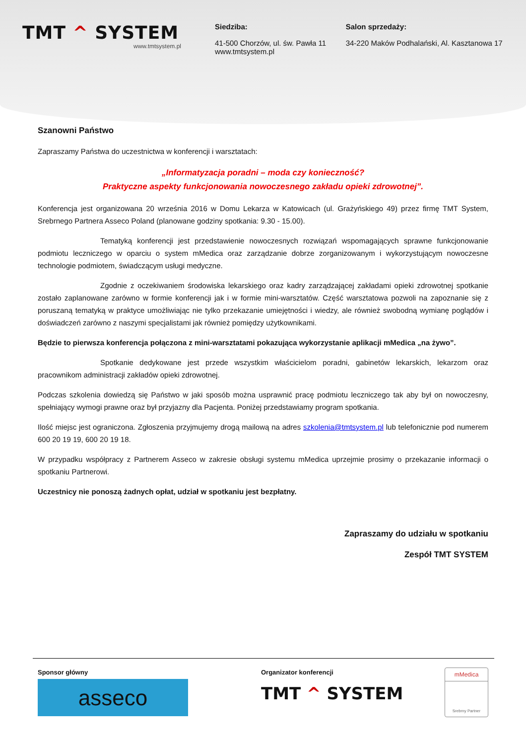TMT ^ SYSTEM
www.tmtsystem.pl
Siedziba:
41-500 Chorzów, ul. św. Pawła 11
www.tmtsystem.pl
Salon sprzedaży:
34-220 Maków Podhalański, Al. Kasztanowa 17
Szanowni Państwo
Zapraszamy Państwa do uczestnictwa w konferencji i warsztatach:
„Informatyzacja poradni – moda czy konieczność?
Praktyczne aspekty funkcjonowania nowoczesnego zakładu opieki zdrowotnej”.
Konferencja jest organizowana 20 września 2016 w Domu Lekarza w Katowicach (ul. Grażyńskiego 49) przez firmę TMT System, Srebrnego Partnera Asseco Poland (planowane godziny spotkania: 9.30 - 15.00).
Tematyką konferencji jest przedstawienie nowoczesnych rozwiązań wspomagających sprawne funkcjonowanie podmiotu leczniczego w oparciu o system mMedica oraz zarządzanie dobrze zorganizowanym i wykorzystującym nowoczesne technologie podmiotem, świadczącym usługi medyczne.
Zgodnie z oczekiwaniem środowiska lekarskiego oraz kadry zarządzającej zakładami opieki zdrowotnej spotkanie zostało zaplanowane zarówno w formie konferencji jak i w formie mini-warsztatów. Część warsztatowa pozwoli na zapoznanie się z poruszaną tematyką w praktyce umożliwiając nie tylko przekazanie umiejętności i wiedzy, ale również swobodną wymianę poglądów i doświadczeń zarówno z naszymi specjalistami jak również pomiędzy użytkownikami.
Będzie to pierwsza konferencja połączona z mini-warsztatami pokazująca wykorzystanie aplikacji mMedica „na żywo”.
Spotkanie dedykowane jest przede wszystkim właścicielom poradni, gabinetów lekarskich, lekarzom oraz pracownikom administracji zakładów opieki zdrowotnej.
Podczas szkolenia dowiedzą się Państwo w jaki sposób można usprawnić pracę podmiotu leczniczego tak aby był on nowoczesny, spełniający wymogi prawne oraz był przyjazny dla Pacjenta. Poniżej przedstawiamy program spotkania.
Ilość miejsc jest ograniczona. Zgłoszenia przyjmujemy drogą mailową na adres szkolenia@tmtsystem.pl lub telefonicznie pod numerem 600 20 19 19, 600 20 19 18.
W przypadku współpracy z Partnerem Asseco w zakresie obsługi systemu mMedica uprzejmie prosimy o przekazanie informacji o spotkaniu Partnerowi.
Uczestnicy nie ponoszą żadnych opłat, udział w spotkaniu jest bezpłatny.
Zapraszamy do udziału w spotkaniu
Zespół TMT SYSTEM
Sponsor główny
asseco
Organizator konferencji
TMT ^ SYSTEM
mMedica
Srebrny Partner